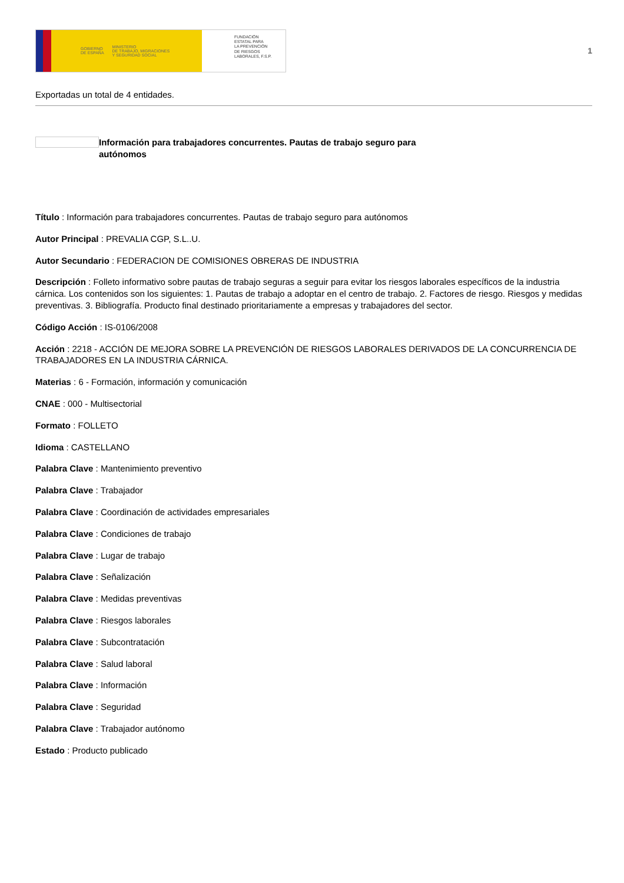GOBIERNO
DE ESPAÑA MINISTERIO
DE TRABAJO, MIGRACIONES
Y SEGURIDAD SOCIAL
FUNDACIÓN
ESTATAL PARA
LA PREVENCIÓN
DE RIESGOS
LABORALES, F.S.P.
1
Exportadas un total de 4 entidades.
Información para trabajadores concurrentes. Pautas de trabajo seguro para autónomos
Título : Información para trabajadores concurrentes. Pautas de trabajo seguro para autónomos
Autor Principal : PREVALIA CGP, S.L..U.
Autor Secundario : FEDERACION DE COMISIONES OBRERAS DE INDUSTRIA
Descripción : Folleto informativo sobre pautas de trabajo seguras a seguir para evitar los riesgos laborales específicos de la industria cárnica. Los contenidos son los siguientes: 1. Pautas de trabajo a adoptar en el centro de trabajo. 2. Factores de riesgo. Riesgos y medidas preventivas. 3. Bibliografía. Producto final destinado prioritariamente a empresas y trabajadores del sector.
Código Acción : IS-0106/2008
Acción : 2218 - ACCIÓN DE MEJORA SOBRE LA PREVENCIÓN DE RIESGOS LABORALES DERIVADOS DE LA CONCURRENCIA DE TRABAJADORES EN LA INDUSTRIA CÁRNICA.
Materias : 6 - Formación, información y comunicación
CNAE : 000 - Multisectorial
Formato : FOLLETO
Idioma : CASTELLANO
Palabra Clave : Mantenimiento preventivo
Palabra Clave : Trabajador
Palabra Clave : Coordinación de actividades empresariales
Palabra Clave : Condiciones de trabajo
Palabra Clave : Lugar de trabajo
Palabra Clave : Señalización
Palabra Clave : Medidas preventivas
Palabra Clave : Riesgos laborales
Palabra Clave : Subcontratación
Palabra Clave : Salud laboral
Palabra Clave : Información
Palabra Clave : Seguridad
Palabra Clave : Trabajador autónomo
Estado : Producto publicado